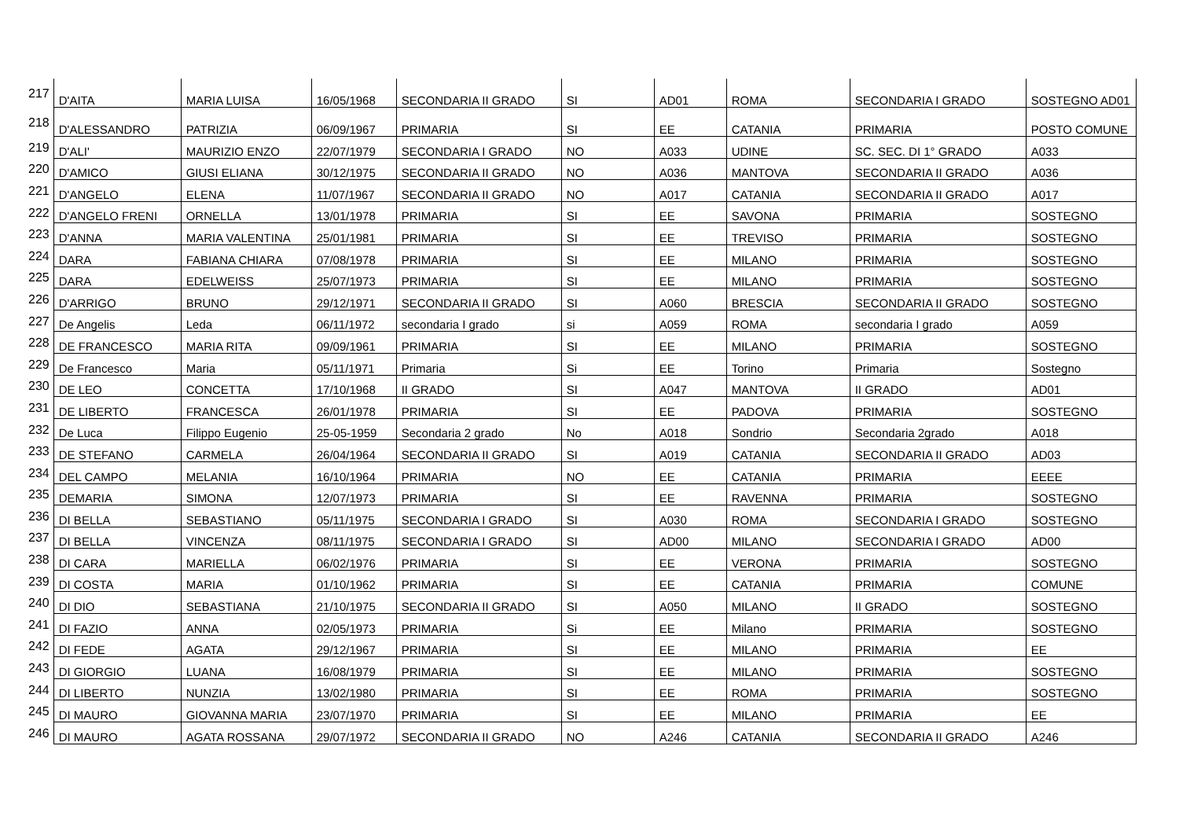| 217 | D'AITA | MARIA LUISA | 16/05/1968 | SECONDARIA II GRADO | SI | AD01 | ROMA | SECONDARIA I GRADO | SOSTEGNO AD01 |
| 218 | D'ALESSANDRO | PATRIZIA | 06/09/1967 | PRIMARIA | SI | EE | CATANIA | PRIMARIA | POSTO COMUNE |
| 219 | D'ALI' | MAURIZIO ENZO | 22/07/1979 | SECONDARIA I GRADO | NO | A033 | UDINE | SC. SEC. DI 1° GRADO | A033 |
| 220 | D'AMICO | GIUSI ELIANA | 30/12/1975 | SECONDARIA II GRADO | NO | A036 | MANTOVA | SECONDARIA II GRADO | A036 |
| 221 | D'ANGELO | ELENA | 11/07/1967 | SECONDARIA II GRADO | NO | A017 | CATANIA | SECONDARIA II GRADO | A017 |
| 222 | D'ANGELO FRENI | ORNELLA | 13/01/1978 | PRIMARIA | SI | EE | SAVONA | PRIMARIA | SOSTEGNO |
| 223 | D'ANNA | MARIA VALENTINA | 25/01/1981 | PRIMARIA | SI | EE | TREVISO | PRIMARIA | SOSTEGNO |
| 224 | DARA | FABIANA CHIARA | 07/08/1978 | PRIMARIA | SI | EE | MILANO | PRIMARIA | SOSTEGNO |
| 225 | DARA | EDELWEISS | 25/07/1973 | PRIMARIA | SI | EE | MILANO | PRIMARIA | SOSTEGNO |
| 226 | D'ARRIGO | BRUNO | 29/12/1971 | SECONDARIA II GRADO | SI | A060 | BRESCIA | SECONDARIA II GRADO | SOSTEGNO |
| 227 | De Angelis | Leda | 06/11/1972 | secondaria I grado | si | A059 | ROMA | secondaria I grado | A059 |
| 228 | DE FRANCESCO | MARIA RITA | 09/09/1961 | PRIMARIA | SI | EE | MILANO | PRIMARIA | SOSTEGNO |
| 229 | De Francesco | Maria | 05/11/1971 | Primaria | Si | EE | Torino | Primaria | Sostegno |
| 230 | DE LEO | CONCETTA | 17/10/1968 | II GRADO | SI | A047 | MANTOVA | II GRADO | AD01 |
| 231 | DE LIBERTO | FRANCESCA | 26/01/1978 | PRIMARIA | SI | EE | PADOVA | PRIMARIA | SOSTEGNO |
| 232 | De Luca | Filippo Eugenio | 25-05-1959 | Secondaria 2 grado | No | A018 | Sondrio | Secondaria 2grado | A018 |
| 233 | DE STEFANO | CARMELA | 26/04/1964 | SECONDARIA II GRADO | SI | A019 | CATANIA | SECONDARIA II GRADO | AD03 |
| 234 | DEL CAMPO | MELANIA | 16/10/1964 | PRIMARIA | NO | EE | CATANIA | PRIMARIA | EEEE |
| 235 | DEMARIA | SIMONA | 12/07/1973 | PRIMARIA | SI | EE | RAVENNA | PRIMARIA | SOSTEGNO |
| 236 | DI BELLA | SEBASTIANO | 05/11/1975 | SECONDARIA I GRADO | SI | A030 | ROMA | SECONDARIA I GRADO | SOSTEGNO |
| 237 | DI BELLA | VINCENZA | 08/11/1975 | SECONDARIA I GRADO | SI | AD00 | MILANO | SECONDARIA I GRADO | AD00 |
| 238 | DI CARA | MARIELLA | 06/02/1976 | PRIMARIA | SI | EE | VERONA | PRIMARIA | SOSTEGNO |
| 239 | DI COSTA | MARIA | 01/10/1962 | PRIMARIA | SI | EE | CATANIA | PRIMARIA | COMUNE |
| 240 | DI DIO | SEBASTIANA | 21/10/1975 | SECONDARIA II GRADO | SI | A050 | MILANO | II GRADO | SOSTEGNO |
| 241 | DI FAZIO | ANNA | 02/05/1973 | PRIMARIA | Si | EE | Milano | PRIMARIA | SOSTEGNO |
| 242 | DI FEDE | AGATA | 29/12/1967 | PRIMARIA | SI | EE | MILANO | PRIMARIA | EE |
| 243 | DI GIORGIO | LUANA | 16/08/1979 | PRIMARIA | SI | EE | MILANO | PRIMARIA | SOSTEGNO |
| 244 | DI LIBERTO | NUNZIA | 13/02/1980 | PRIMARIA | SI | EE | ROMA | PRIMARIA | SOSTEGNO |
| 245 | DI MAURO | GIOVANNA MARIA | 23/07/1970 | PRIMARIA | SI | EE | MILANO | PRIMARIA | EE |
| 246 | DI MAURO | AGATA ROSSANA | 29/07/1972 | SECONDARIA II GRADO | NO | A246 | CATANIA | SECONDARIA II GRADO | A246 |